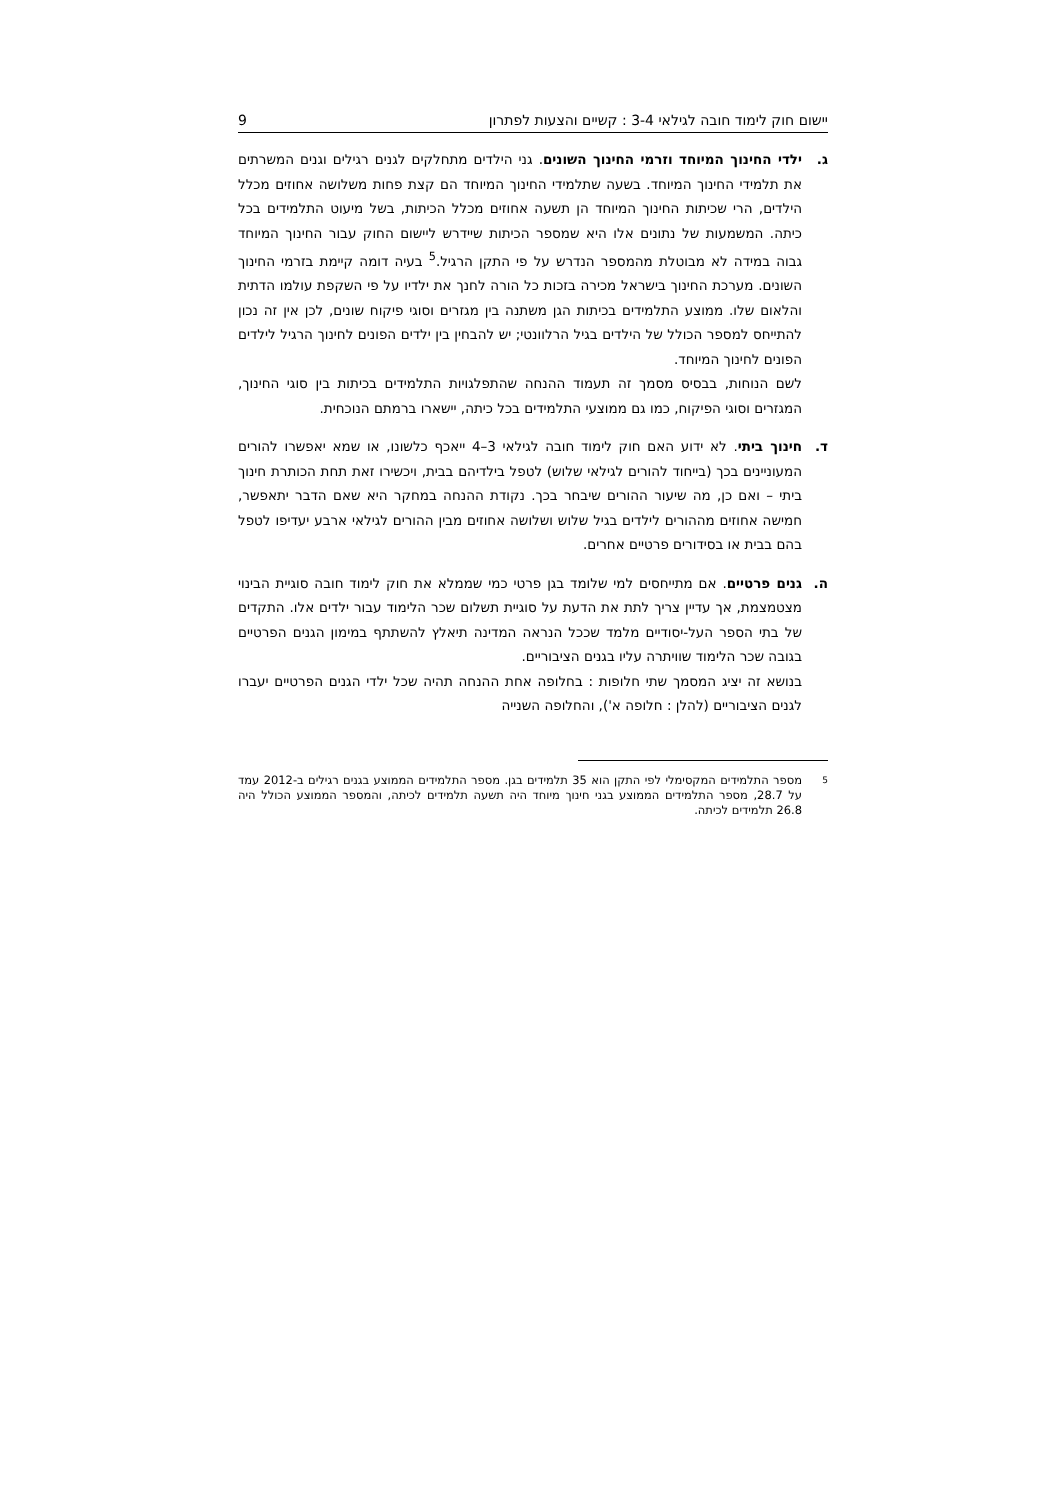יישום חוק לימוד חובה לגילאי 3-4 : קשיים והצעות לפתרון 9
ג. ילדי החינוך המיוחד וזרמי החינוך השונים. גני הילדים מתחלקים לגנים רגילים וגנים המשרתים את תלמידי החינוך המיוחד. בשעה שתלמידי החינוך המיוחד הם קצת פחות משלושה אחוזים מכלל הילדים, הרי שכיתות החינוך המיוחד הן תשעה אחוזים מכלל הכיתות, בשל מיעוט התלמידים בכל כיתה. המשמעות של נתונים אלו היא שמספר הכיתות שיידרש ליישום החוק עבור החינוך המיוחד גבוה במידה לא מבוטלת מהמספר הנדרש על פי התקן הרגיל.<sup>5</sup> בעיה דומה קיימת בזרמי החינוך השונים. מערכת החינוך בישראל מכירה בזכות כל הורה לחנך את ילדיו על פי השקפת עולמו הדתית והלאום שלו. ממוצע התלמידים בכיתות הגן משתנה בין מגזרים וסוגי פיקוח שונים, לכן אין זה נכון להתייחס למספר הכולל של הילדים בגיל הרלוונטי; יש להבחין בין ילדים הפונים לחינוך הרגיל לילדים הפונים לחינוך המיוחד.
לשם הנוחות, בבסיס מסמך זה תעמוד ההנחה שהתפלגויות התלמידים בכיתות בין סוגי החינוך, המגזרים וסוגי הפיקוח, כמו גם ממוצעי התלמידים בכל כיתה, יישארו ברמתם הנוכחית.
ד. חינוך ביתי. לא ידוע האם חוק לימוד חובה לגילאי 3–4 ייאכף כלשונו, או שמא יאפשרו להורים המעוניינים בכך (בייחוד להורים לגילאי שלוש) לטפל בילדיהם בבית, ויכשירו זאת תחת הכותרת חינוך ביתי – ואם כן, מה שיעור ההורים שיבחר בכך. נקודת ההנחה במחקר היא שאם הדבר יתאפשר, חמישה אחוזים מההורים לילדים בגיל שלוש ושלושה אחוזים מבין ההורים לגילאי ארבע יעדיפו לטפל בהם בבית או בסידורים פרטיים אחרים.
ה. גנים פרטיים. אם מתייחסים למי שלומד בגן פרטי כמי שממלא את חוק לימוד חובה סוגיית הבינוי מצטמצמת, אך עדיין צריך לתת את הדעת על סוגיית תשלום שכר הלימוד עבור ילדים אלו. התקדים של בתי הספר העל-יסודיים מלמד שככל הנראה המדינה תיאלץ להשתתף במימון הגנים הפרטיים בגובה שכר הלימוד שוויתרה עליו בגנים הציבוריים.
בנושא זה יציג המסמך שתי חלופות : בחלופה אחת ההנחה תהיה שכל ילדי הגנים הפרטיים יעברו לגנים הציבוריים (להלן : חלופה א'), והחלופה השנייה
<sup>5</sup>
מספר התלמידים המקסימלי לפי התקן הוא 35 תלמידים בגן. מספר התלמידים הממוצע בגנים רגילים ב-2012 עמד על 28.7, מספר התלמידים הממוצע בגני חינוך מיוחד היה תשעה תלמידים לכיתה, והמספר הממוצע הכולל היה 26.8 תלמידים לכיתה.